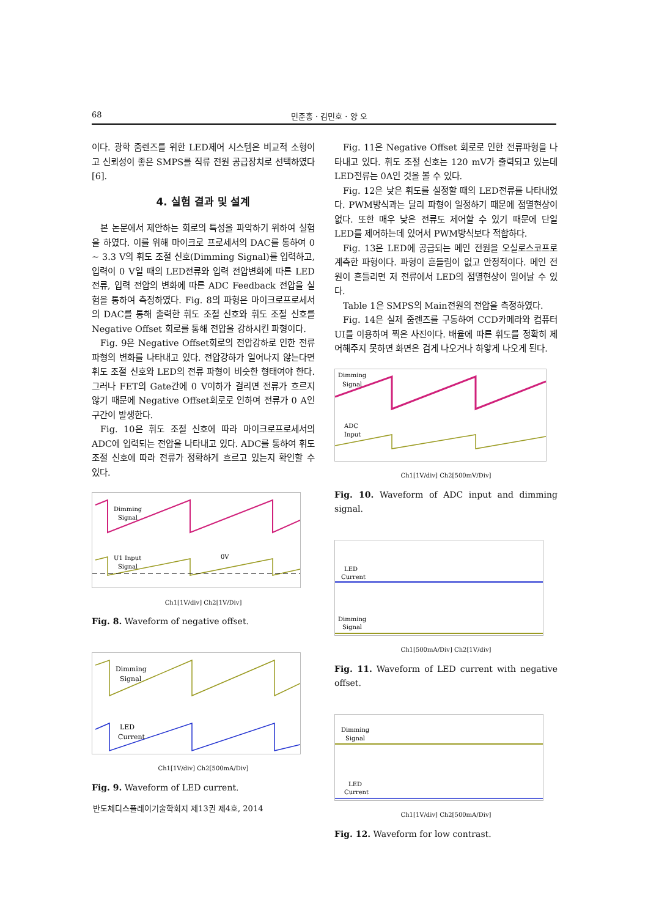68 민준홍 · 김민호 · 양 오
이다. 광학 줌렌즈를 위한 LED제어 시스템은 비교적 소형이고 신뢰성이 좋은 SMPS를 직류 전원 공급장치로 선택하였다[6].
4. 실험 결과 및 설계
본 논문에서 제안하는 회로의 특성을 파악하기 위하여 실험을 하였다. 이를 위해 마이크로 프로세서의 DAC를 통하여 0 ~ 3.3 V의 휘도 조절 신호(Dimming Signal)를 입력하고, 입력이 0 V일 때의 LED전류와 입력 전압변화에 따른 LED전류, 입력 전압의 변화에 따른 ADC Feedback 전압을 실험을 통하여 측정하였다. Fig. 8의 파형은 마이크로프로세서의 DAC를 통해 출력한 휘도 조절 신호와 휘도 조절 신호를 Negative Offset 회로를 통해 전압을 강하시킨 파형이다.
Fig. 9은 Negative Offset회로의 전압강하로 인한 전류파형의 변화를 나타내고 있다. 전압강하가 일어나지 않는다면 휘도 조절 신호와 LED의 전류 파형이 비슷한 형태여야 한다. 그러나 FET의 Gate간에 0 V이하가 걸리면 전류가 흐르지 않기 때문에 Negative Offset회로로 인하여 전류가 0 A인 구간이 발생한다.
Fig. 10은 휘도 조절 신호에 따라 마이크로프로세서의 ADC에 입력되는 전압을 나타내고 있다. ADC를 통하여 휘도 조절 신호에 따라 전류가 정확하게 흐르고 있는지 확인할 수 있다.
Dimming
Signal
U1 Input
Signal
0V
Ch1[1V/div] Ch2[1V/Div]
Fig. 8. Waveform of negative offset.
Dimming
Signal
LED
Current
Ch1[1V/div] Ch2[500mA/Div]
Fig. 9. Waveform of LED current.
Fig. 11은 Negative Offset 회로로 인한 전류파형을 나타내고 있다. 휘도 조절 신호는 120 mV가 출력되고 있는데 LED전류는 0A인 것을 볼 수 있다.
Fig. 12은 낮은 휘도를 설정할 때의 LED전류를 나타내었다. PWM방식과는 달리 파형이 일정하기 때문에 점멸현상이 없다. 또한 매우 낮은 전류도 제어할 수 있기 때문에 단일 LED를 제어하는데 있어서 PWM방식보다 적합하다.
Fig. 13은 LED에 공급되는 메인 전원을 오실로스코프로 계측한 파형이다. 파형이 흔들림이 없고 안정적이다. 메인 전원이 흔들리면 저 전류에서 LED의 점멸현상이 일어날 수 있다.
Table 1은 SMPS의 Main전원의 전압을 측정하였다.
Fig. 14은 실제 줌렌즈를 구동하여 CCD카메라와 컴퓨터 UI를 이용하여 찍은 사진이다. 배율에 따른 휘도를 정확히 제어해주지 못하면 화면은 검게 나오거나 하얗게 나오게 된다.
Dimming
Signal
ADC
Input
Ch1[1V/div] Ch2[500mV/Div]
Fig. 10. Waveform of ADC input and dimming signal.
LED
Current
Dimming
Signal
Ch1[500mA/Div] Ch2[1V/div]
Fig. 11. Waveform of LED current with negative offset.
Dimming
Signal
LED
Current
Ch1[1V/div] Ch2[500mA/Div]
Fig. 12. Waveform for low contrast.
반도체디스플레이기술학회지 제13권 제4호, 2014